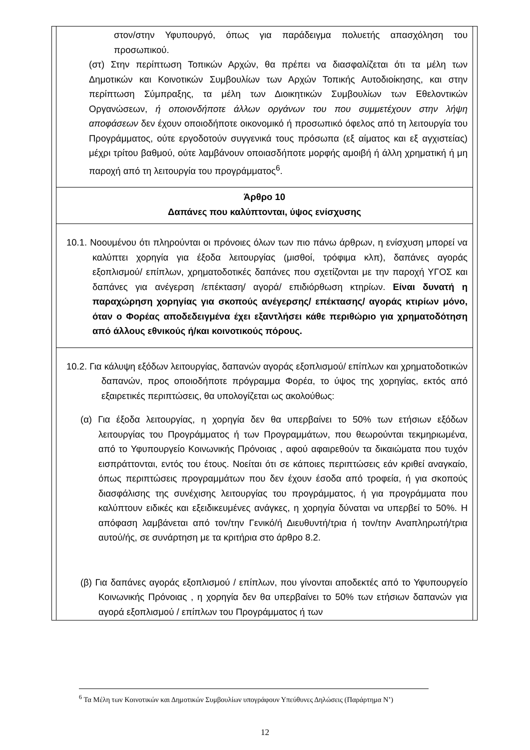| | στον/στην Υφυπουργό, όπως για παράδειγμα πολυετής απασχόληση του προσωπικού. (στ) Στην περίπτωση Τοπικών Αρχών, θα πρέπει να διασφαλίζεται ότι τα μέλη των Δημοτικών και Κοινοτικών Συμβουλίων των Αρχών Τοπικής Αυτοδιοίκησης, και στην περίπτωση Σύμπραξης, τα μέλη των Διοικητικών Συμβουλίων των Εθελοντικών Οργανώσεων, ή οποιονδήποτε άλλων οργάνων του που συμμετέχουν στην λήψη αποφάσεων δεν έχουν οποιοδήποτε οικονομικό ή προσωπικό όφελος από τη λειτουργία του Προγράμματος, ούτε εργοδοτούν συγγενικά τους πρόσωπα (εξ αίματος και εξ αγχιστείας) μέχρι τρίτου βαθμού, ούτε λαμβάνουν οποιασδήποτε μορφής αμοιβή ή άλλη χρηματική ή μη παροχή από τη λειτουργία του προγράμματος<sup>6</sup>. | |
| | Άρθρο 10 Δαπάνες που καλύπτονται, ύψος ενίσχυσης | |
| | 10.1. Νοουμένου ότι πληρούνται οι πρόνοιες όλων των πιο πάνω άρθρων, η ενίσχυση μπορεί να καλύπτει χορηγία για έξοδα λειτουργίας (μισθοί, τρόφιμα κλπ), δαπάνες αγοράς εξοπλισμού/ επίπλων, χρηματοδοτικές δαπάνες που σχετίζονται με την παροχή ΥΓΟΣ και δαπάνες για ανέγερση /επέκταση/ αγορά/ επιδιόρθωση κτηρίων. Είναι δυνατή η παραχώρηση χορηγίας για σκοπούς ανέγερσης/ επέκτασης/ αγοράς κτιρίων μόνο, όταν ο Φορέας αποδεδειγμένα έχει εξαντλήσει κάθε περιθώριο για χρηματοδότηση από άλλους εθνικούς ή/και κοινοτικούς πόρους. | |
| | 10.2. Για κάλυψη εξόδων λειτουργίας, δαπανών αγοράς εξοπλισμού/ επίπλων και χρηματοδοτικών δαπανών, προς οποιοδήποτε πρόγραμμα Φορέα, το ύψος της χορηγίας, εκτός από εξαιρετικές περιπτώσεις, θα υπολογίζεται ως ακολούθως: (α) Για έξοδα λειτουργίας, η χορηγία δεν θα υπερβαίνει το 50% των ετήσιων εξόδων λειτουργίας του Προγράμματος ή των Προγραμμάτων, που θεωρούνται τεκμηριωμένα, από το Υφυπουργείο Κοινωνικής Πρόνοιας , αφού αφαιρεθούν τα δικαιώματα που τυχόν εισπράττονται, εντός του έτους. Νοείται ότι σε κάποιες περιπτώσεις εάν κριθεί αναγκαίο, όπως περιπτώσεις προγραμμάτων που δεν έχουν έσοδα από τροφεία, ή για σκοπούς διασφάλισης της συνέχισης λειτουργίας του προγράμματος, ή για προγράμματα που καλύπτουν ειδικές και εξειδικευμένες ανάγκες, η χορηγία δύναται να υπερβεί το 50%. Η απόφαση λαμβάνεται από τον/την Γενικό/ή Διευθυντή/τρια ή τον/την Αναπληρωτή/τρια αυτού/ής, σε συνάρτηση με τα κριτήρια στο άρθρο 8.2. (β) Για δαπάνες αγοράς εξοπλισμού / επίπλων, που γίνονται αποδεκτές από το Υφυπουργείο Κοινωνικής Πρόνοιας , η χορηγία δεν θα υπερβαίνει το 50% των ετήσιων δαπανών για αγορά εξοπλισμού / επίπλων του Προγράμματος ή των | |
<sup>6</sup> Τα Μέλη των Κοινοτικών και Δημοτικών Συμβουλίων υπογράφουν Υπεύθυνες Δηλώσεις (Παράρτημα Ν’)
12